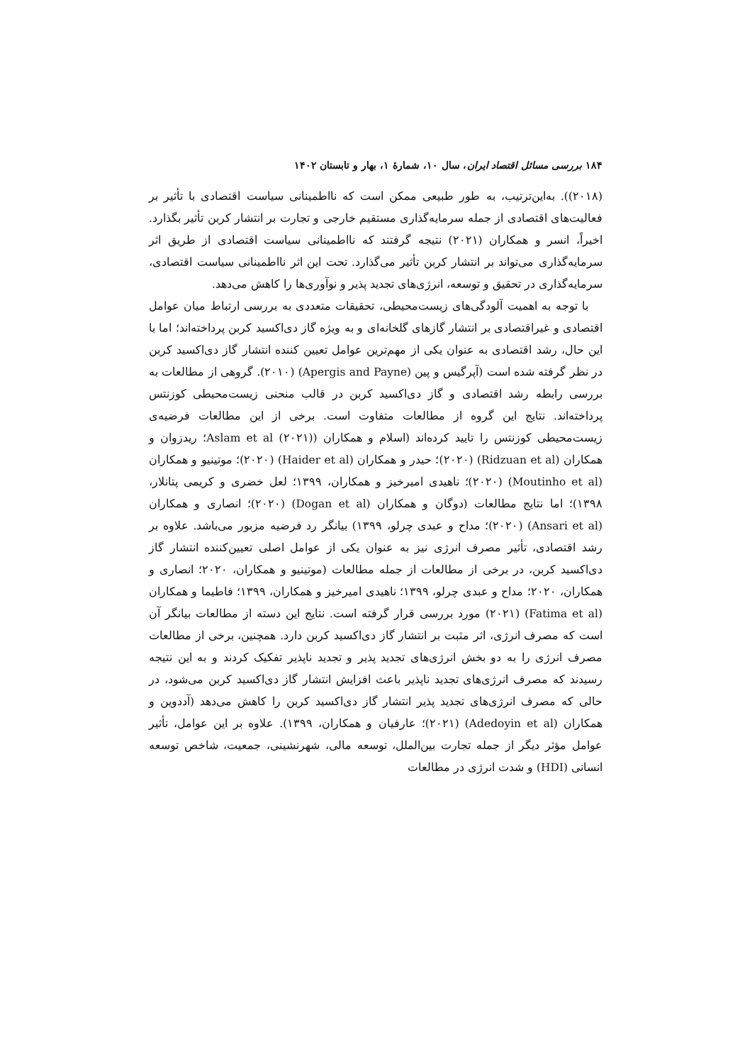۱۸۴ بررسی مسائل اقتصاد ایران، سال ۱۰، شمارهٔ ۱، بهار و تابستان ۱۴۰۲
(۲۰۱۸)). به‌این‌ترتیب، به طور طبیعی ممکن است که نااطمینانی سیاست اقتصادی با تأثیر بر فعالیت‌های اقتصادی از جمله سرمایه‌گذاری مستقیم خارجی و تجارت بر انتشار کربن تأثیر بگذارد. اخیراً، انسر و همکاران (۲۰۲۱) نتیجه گرفتند که نااطمینانی سیاست اقتصادی از طریق اثر سرمایه‌گذاری می‌تواند بر انتشار کربن تأثیر می‌گذارد. تحت این اثر نااطمینانی سیاست اقتصادی، سرمایه‌گذاری در تحقیق و توسعه، انرژی‌های تجدید پذیر و نوآوری‌ها را کاهش می‌دهد.
با توجه به اهمیت آلودگی‌های زیست‌محیطی، تحقیقات متعددی به بررسی ارتباط میان عوامل اقتصادی و غیراقتصادی بر انتشار گازهای گلخانه‌ای و به ویژه گاز دی‌اکسید کربن پرداخته‌اند؛ اما با این حال، رشد اقتصادی به عنوان یکی از مهم‌ترین عوامل تعیین کننده انتشار گاز دی‌اکسید کربن در نظر گرفته شده است (آپرگیس و پین (Apergis and Payne) (۲۰۱۰). گروهی از مطالعات به بررسی رابطه رشد اقتصادی و گاز دی‌اکسید کربن در قالب منحنی زیست‌محیطی کوزنتس پرداخته‌اند. نتایج این گروه از مطالعات متفاوت است. برخی از این مطالعات فرضیه‌ی زیست‌محیطی کوزنتس را تایید کرده‌اند (اسلام و همکاران (Aslam et al (۲۰۲۱)؛ ریدزوان و همکاران (Ridzuan et al) (۲۰۲۰)؛ حیدر و همکاران (Haider et al) (۲۰۲۰)؛ موتینیو و همکاران (Moutinho et al) (۲۰۲۰)؛ ناهیدی امیرخیز و همکاران، ۱۳۹۹؛ لعل خضری و کریمی پتانلار، ۱۳۹۸)؛ اما نتایج مطالعات (دوگان و همکاران (Dogan et al) (۲۰۲۰)؛ انصاری و همکاران (Ansari et al) (۲۰۲۰)؛ مداح و عبدی چرلو، ۱۳۹۹) بیانگر رد فرضیه مزبور می‌باشد. علاوه بر رشد اقتصادی، تأثیر مصرف انرژی نیز به عنوان یکی از عوامل اصلی تعیین‌کننده انتشار گاز دی‌اکسید کربن، در برخی از مطالعات از جمله مطالعات (موتینیو و همکاران، ۲۰۲۰؛ انصاری و همکاران، ۲۰۲۰؛ مداح و عبدی چرلو، ۱۳۹۹؛ ناهیدی امیرخیز و همکاران، ۱۳۹۹؛ فاطیما و همکاران (Fatima et al) (۲۰۲۱) مورد بررسی قرار گرفته است. نتایج این دسته از مطالعات بیانگر آن است که مصرف انرژی، اثر مثبت بر انتشار گاز دی‌اکسید کربن دارد. همچنین، برخی از مطالعات مصرف انرژی را به دو بخش انرژی‌های تجدید پذیر و تجدید ناپذیر تفکیک کردند و به این نتیجه رسیدند که مصرف انرژی‌های تجدید ناپذیر باعث افزایش انتشار گاز دی‌اکسید کربن می‌شود، در حالی که مصرف انرژی‌های تجدید پذیر انتشار گاز دی‌اکسید کربن را کاهش می‌دهد (آددوین و همکاران (Adedoyin et al) (۲۰۲۱)؛ عارفیان و همکاران، ۱۳۹۹). علاوه بر این عوامل، تأثیر عوامل مؤثر دیگر از جمله تجارت بین‌الملل، توسعه مالی، شهرنشینی، جمعیت، شاخص توسعه انسانی (HDI) و شدت انرژی در مطالعات